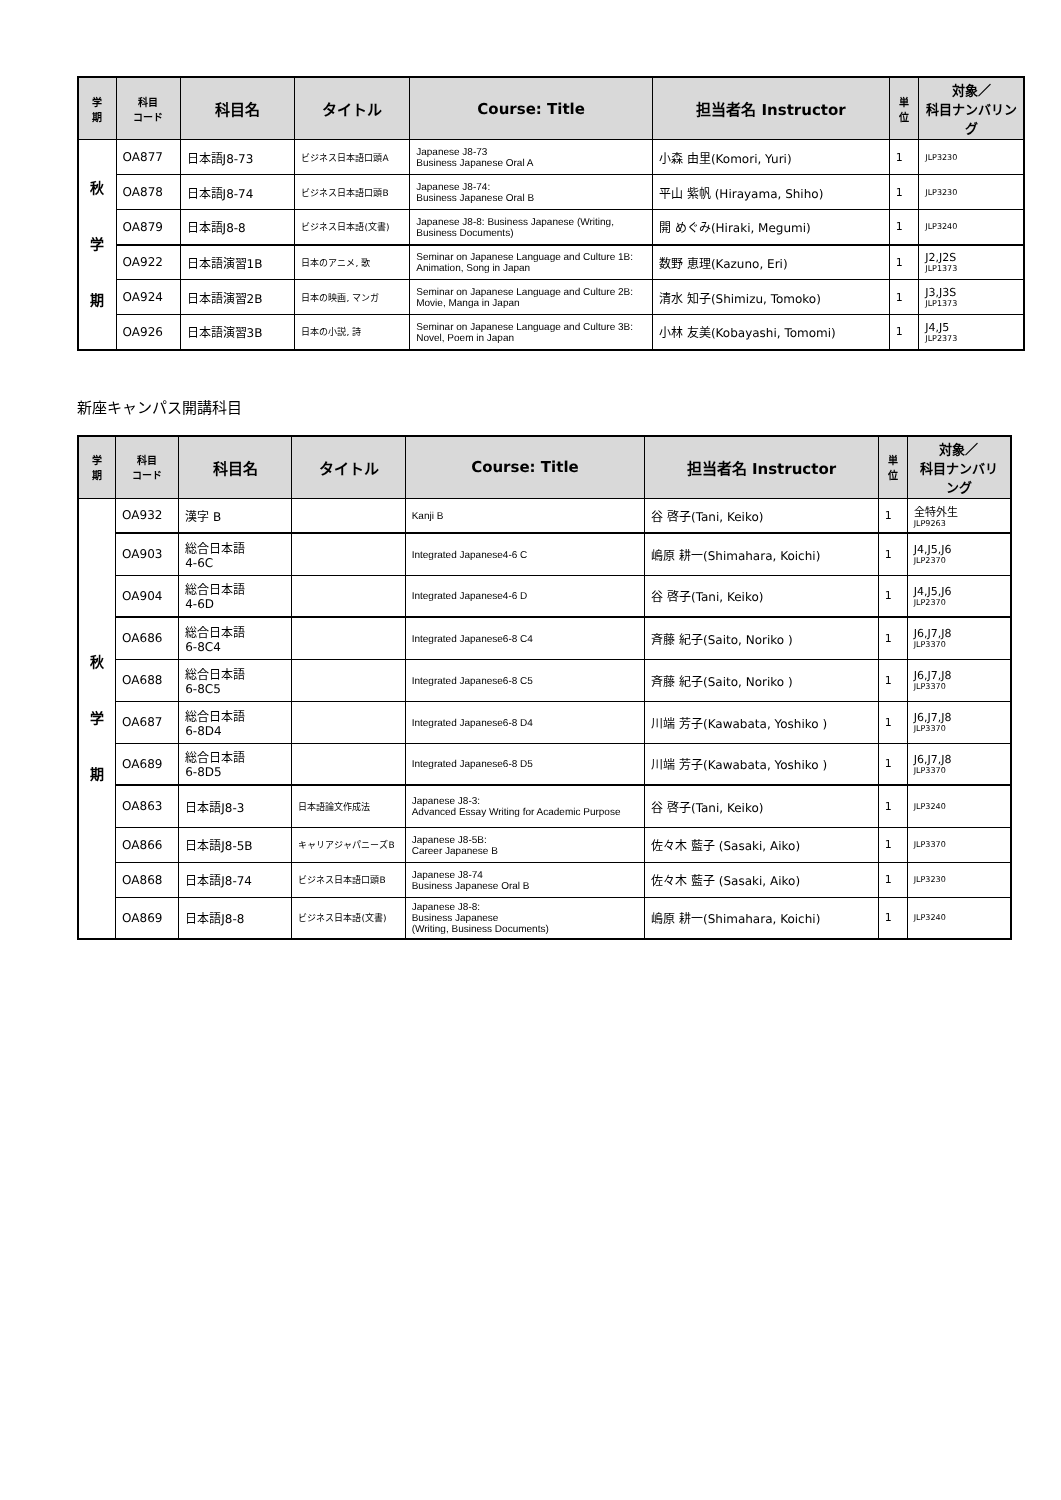| 学 期 | 科目 コード | 科目名 | タイトル | Course: Title | 担当者名 Instructor | 単 位 | 対象／ 科目ナンバリング |
| --- | --- | --- | --- | --- | --- | --- | --- |
| 秋 学 期 | OA877 | 日本語J8-73 | ビジネス日本語口頭A | Japanese J8-73 Business Japanese Oral A | 小森 由里(Komori, Yuri) | 1 | JLP3230 |
| | OA878 | 日本語J8-74 | ビジネス日本語口頭B | Japanese J8-74: Business Japanese Oral B | 平山 紫帆 (Hirayama, Shiho) | 1 | JLP3230 |
| | OA879 | 日本語J8-8 | ビジネス日本語(文書) | Japanese J8-8: Business Japanese (Writing, Business Documents) | 開 めぐみ(Hiraki, Megumi) | 1 | JLP3240 |
| | OA922 | 日本語演習1B | 日本のアニメ, 歌 | Seminar on Japanese Language and Culture 1B: Animation, Song in Japan | 数野 恵理(Kazuno, Eri) | 1 | J2,J2S JLP1373 |
| | OA924 | 日本語演習2B | 日本の映画, マンガ | Seminar on Japanese Language and Culture 2B: Movie, Manga in Japan | 清水 知子(Shimizu, Tomoko) | 1 | J3,J3S JLP1373 |
| | OA926 | 日本語演習3B | 日本の小説, 詩 | Seminar on Japanese Language and Culture 3B: Novel, Poem in Japan | 小林 友美(Kobayashi, Tomomi) | 1 | J4,J5 JLP2373 |
新座キャンパス開講科目
| 学 期 | 科目 コード | 科目名 | タイトル | Course: Title | 担当者名 Instructor | 単 位 | 対象／ 科目ナンバリング |
| --- | --- | --- | --- | --- | --- | --- | --- |
| 秋 学 期 | OA932 | 漢字 B | | Kanji B | 谷 啓子(Tani, Keiko) | 1 | 全特外生 JLP9263 |
| | OA903 | 総合日本語 4-6C | | Integrated Japanese4-6 C | 嶋原 耕一(Shimahara, Koichi) | 1 | J4,J5,J6 JLP2370 |
| | OA904 | 総合日本語 4-6D | | Integrated Japanese4-6 D | 谷 啓子(Tani, Keiko) | 1 | J4,J5,J6 JLP2370 |
| | OA686 | 総合日本語 6-8C4 | | Integrated Japanese6-8 C4 | 斉藤 紀子(Saito, Noriko ) | 1 | J6,J7,J8 JLP3370 |
| | OA688 | 総合日本語 6-8C5 | | Integrated Japanese6-8 C5 | 斉藤 紀子(Saito, Noriko ) | 1 | J6,J7,J8 JLP3370 |
| | OA687 | 総合日本語 6-8D4 | | Integrated Japanese6-8 D4 | 川端 芳子(Kawabata, Yoshiko ) | 1 | J6,J7,J8 JLP3370 |
| | OA689 | 総合日本語 6-8D5 | | Integrated Japanese6-8 D5 | 川端 芳子(Kawabata, Yoshiko ) | 1 | J6,J7,J8 JLP3370 |
| | OA863 | 日本語J8-3 | 日本語論文作成法 | Japanese J8-3: Advanced Essay Writing for Academic Purpose | 谷 啓子(Tani, Keiko) | 1 | JLP3240 |
| | OA866 | 日本語J8-5B | キャリアジャパニーズB | Japanese J8-5B: Career Japanese B | 佐々木 藍子 (Sasaki, Aiko) | 1 | JLP3370 |
| | OA868 | 日本語J8-74 | ビジネス日本語口頭B | Japanese J8-74 Business Japanese Oral B | 佐々木 藍子 (Sasaki, Aiko) | 1 | JLP3230 |
| | OA869 | 日本語J8-8 | ビジネス日本語(文書) | Japanese J8-8: Business Japanese (Writing, Business Documents) | 嶋原 耕一(Shimahara, Koichi) | 1 | JLP3240 |